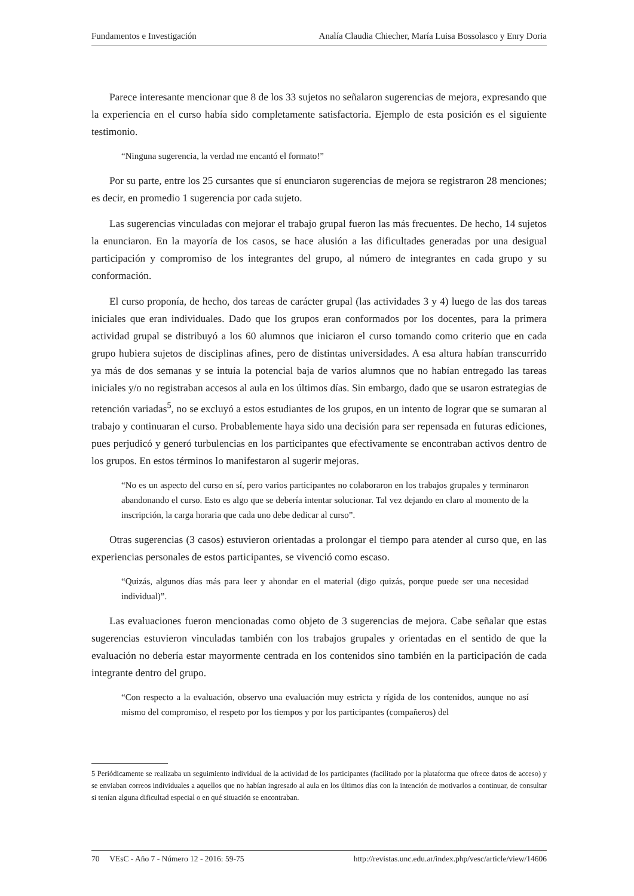Fundamentos e Investigación Analía Claudia Chiecher, María Luisa Bossolasco y Enry Doria
Parece interesante mencionar que 8 de los 33 sujetos no señalaron sugerencias de mejora, expresando que la experiencia en el curso había sido completamente satisfactoria. Ejemplo de esta posición es el siguiente testimonio.
“Ninguna sugerencia, la verdad me encantó el formato!”
Por su parte, entre los 25 cursantes que sí enunciaron sugerencias de mejora se registraron 28 menciones; es decir, en promedio 1 sugerencia por cada sujeto.
Las sugerencias vinculadas con mejorar el trabajo grupal fueron las más frecuentes. De hecho, 14 sujetos la enunciaron. En la mayoría de los casos, se hace alusión a las dificultades generadas por una desigual participación y compromiso de los integrantes del grupo, al número de integrantes en cada grupo y su conformación.
El curso proponía, de hecho, dos tareas de carácter grupal (las actividades 3 y 4) luego de las dos tareas iniciales que eran individuales. Dado que los grupos eran conformados por los docentes, para la primera actividad grupal se distribuyó a los 60 alumnos que iniciaron el curso tomando como criterio que en cada grupo hubiera sujetos de disciplinas afines, pero de distintas universidades. A esa altura habían transcurrido ya más de dos semanas y se intuía la potencial baja de varios alumnos que no habían entregado las tareas iniciales y/o no registraban accesos al aula en los últimos días. Sin embargo, dado que se usaron estrategias de retención variadas<sup>5</sup>, no se excluyó a estos estudiantes de los grupos, en un intento de lograr que se sumaran al trabajo y continuaran el curso. Probablemente haya sido una decisión para ser repensada en futuras ediciones, pues perjudicó y generó turbulencias en los participantes que efectivamente se encontraban activos dentro de los grupos. En estos términos lo manifestaron al sugerir mejoras.
“No es un aspecto del curso en sí, pero varios participantes no colaboraron en los trabajos grupales y terminaron abandonando el curso. Esto es algo que se debería intentar solucionar. Tal vez dejando en claro al momento de la inscripción, la carga horaria que cada uno debe dedicar al curso”.
Otras sugerencias (3 casos) estuvieron orientadas a prolongar el tiempo para atender al curso que, en las experiencias personales de estos participantes, se vivenció como escaso.
“Quizás, algunos días más para leer y ahondar en el material (digo quizás, porque puede ser una necesidad individual)”.
Las evaluaciones fueron mencionadas como objeto de 3 sugerencias de mejora. Cabe señalar que estas sugerencias estuvieron vinculadas también con los trabajos grupales y orientadas en el sentido de que la evaluación no debería estar mayormente centrada en los contenidos sino también en la participación de cada integrante dentro del grupo.
“Con respecto a la evaluación, observo una evaluación muy estricta y rígida de los contenidos, aunque no así mismo del compromiso, el respeto por los tiempos y por los participantes (compañeros) del
5 Periódicamente se realizaba un seguimiento individual de la actividad de los participantes (facilitado por la plataforma que ofrece datos de acceso) y se enviaban correos individuales a aquellos que no habían ingresado al aula en los últimos días con la intención de motivarlos a continuar, de consultar si tenían alguna dificultad especial o en qué situación se encontraban.
70 VEsC - Año 7 - Número 12 - 2016: 59-75 http://revistas.unc.edu.ar/index.php/vesc/article/view/14606